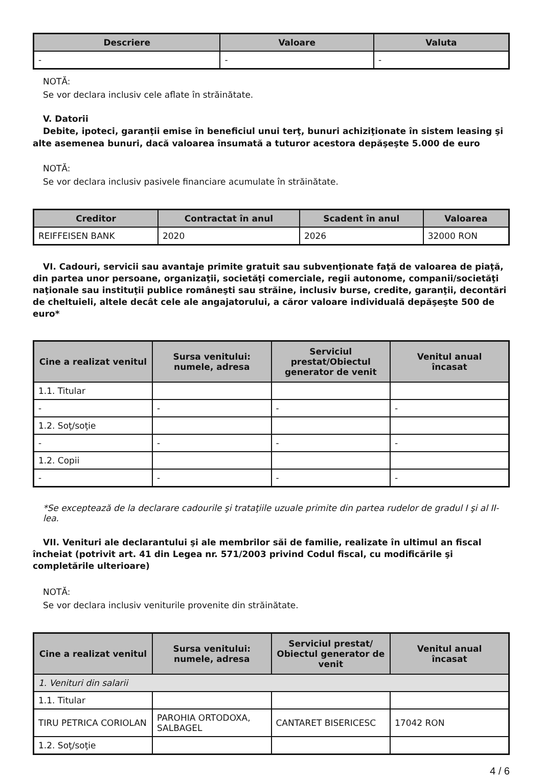| Descriere | Valoare | Valuta |
| --- | --- | --- |
| - | - | - |
NOTĂ:
Se vor declara inclusiv cele aflate în străinătate.
V. Datorii
Debite, ipoteci, garanţii emise în beneficiul unui terţ, bunuri achiziţionate în sistem leasing şi alte asemenea bunuri, dacă valoarea însumată a tuturor acestora depăşeşte 5.000 de euro
NOTĂ:
Se vor declara inclusiv pasivele financiare acumulate în străinătate.
| Creditor | Contractat în anul | Scadent în anul | Valoarea |
| --- | --- | --- | --- |
| REIFFEISEN BANK | 2020 | 2026 | 32000 RON |
VI. Cadouri, servicii sau avantaje primite gratuit sau subvenţionate faţă de valoarea de piaţă, din partea unor persoane, organizaţii, societăţi comerciale, regii autonome, companii/societăţi naţionale sau instituţii publice româneşti sau străine, inclusiv burse, credite, garanţii, decontări de cheltuieli, altele decât cele ale angajatorului, a căror valoare individuală depăşeşte 500 de euro*
| Cine a realizat venitul | Sursa venitului: numele, adresa | Serviciul prestat/Obiectul generator de venit | Venitul anual încasat |
| --- | --- | --- | --- |
| 1.1. Titular | | | |
| - | - | - | - |
| 1.2. Soţ/soţie | | | |
| - | - | - | - |
| 1.2. Copii | | | |
| - | - | - | - |
*Se exceptează de la declarare cadourile şi trataţiile uzuale primite din partea rudelor de gradul I şi al II-lea.
VII. Venituri ale declarantului şi ale membrilor săi de familie, realizate în ultimul an fiscal încheiat (potrivit art. 41 din Legea nr. 571/2003 privind Codul fiscal, cu modificările şi completările ulterioare)
NOTĂ:
Se vor declara inclusiv veniturile provenite din străinătate.
| Cine a realizat venitul | Sursa venitului: numele, adresa | Serviciul prestat/ Obiectul generator de venit | Venitul anual încasat |
| --- | --- | --- | --- |
| 1. Venituri din salarii | | | |
| 1.1. Titular | | | |
| TIRU PETRICA CORIOLAN | PAROHIA ORTODOXA, SALBAGEL | CANTARET BISERICESC | 17042 RON |
| 1.2. Soţ/soţie | | | |
4 / 6